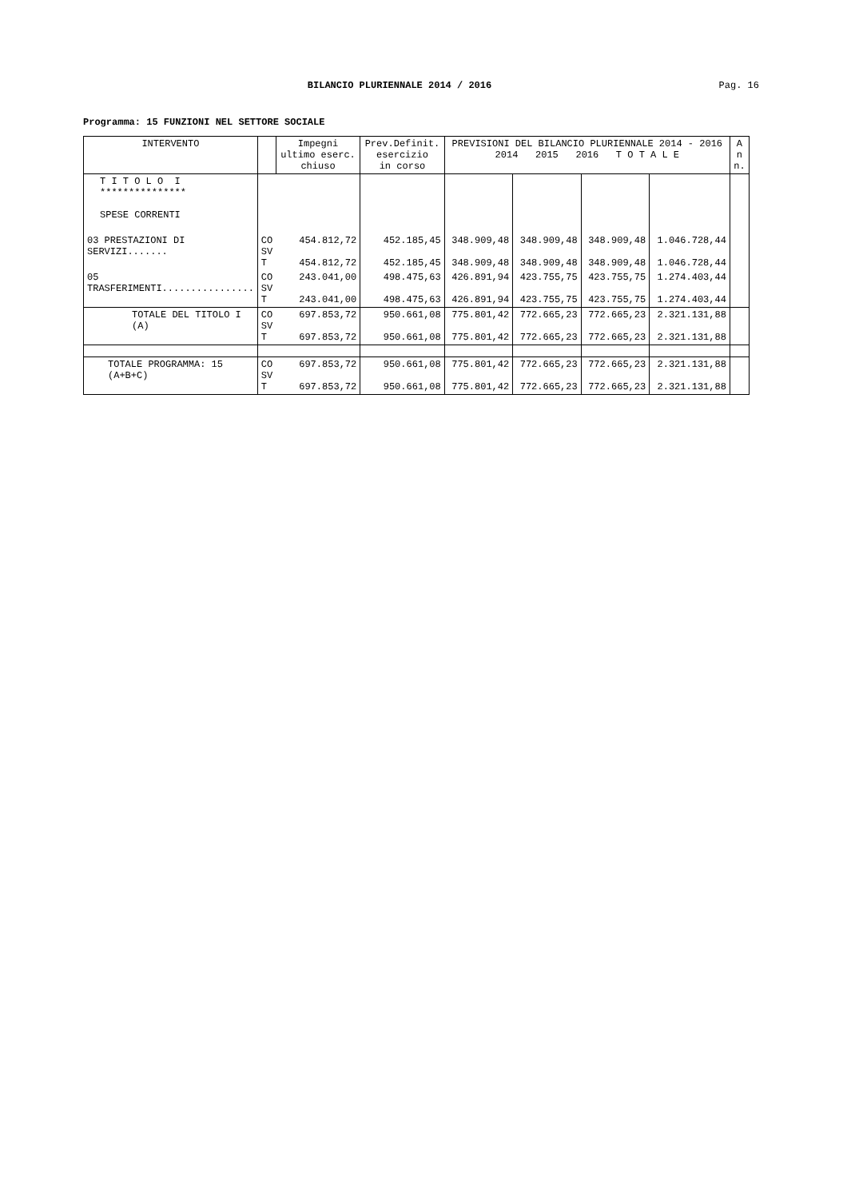BILANCIO PLURIENNALE 2014 / 2016
Pag. 16
Programma: 15 FUNZIONI NEL SETTORE SOCIALE
| INTERVENTO | | Impegni ultimo eserc. chiuso | Prev.Definit. esercizio in corso | PREVISIONI DEL BILANCIO PLURIENNALE 2014 - 2016 2014 2015 2016 T O T A L E | | | | A n n. |
| --- | --- | --- | --- | --- | --- | --- | --- | --- |
| T I T O L O I *************** SPESE CORRENTI | | | | | | | | |
| 03 PRESTAZIONI DI SERVIZI....... | CO SV T | 454.812,72 454.812,72 | 452.185,45 452.185,45 | 348.909,48 348.909,48 | 348.909,48 348.909,48 | 348.909,48 348.909,48 | 1.046.728,44 1.046.728,44 | |
| 05 TRASFERIMENTI................ | CO SV T | 243.041,00 243.041,00 | 498.475,63 498.475,63 | 426.891,94 426.891,94 | 423.755,75 423.755,75 | 423.755,75 423.755,75 | 1.274.403,44 1.274.403,44 | |
| TOTALE DEL TITOLO I (A) | CO SV T | 697.853,72 697.853,72 | 950.661,08 950.661,08 | 775.801,42 775.801,42 | 772.665,23 772.665,23 | 772.665,23 772.665,23 | 2.321.131,88 2.321.131,88 | |
| TOTALE PROGRAMMA: 15 (A+B+C) | CO SV T | 697.853,72 697.853,72 | 950.661,08 950.661,08 | 775.801,42 775.801,42 | 772.665,23 772.665,23 | 772.665,23 772.665,23 | 2.321.131,88 2.321.131,88 | |